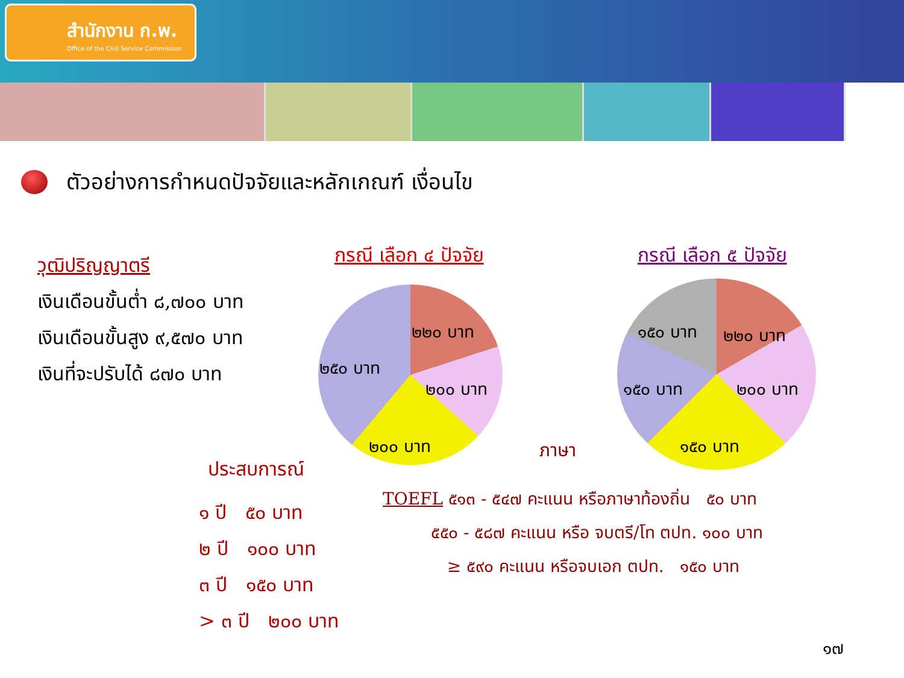สำนักงาน ก.พ.
Office of the Civil Service Commission
ตัวอย่างการกำหนดปัจจัยและหลักเกณฑ์ เงื่อนไข
วุฒิปริญญาตรี
เงินเดือนขั้นต่ำ ๘,๗๐๐ บาท
เงินเดือนขั้นสูง ๙,๕๗๐ บาท
เงินที่จะปรับได้ ๘๗๐ บาท
กรณี เลือก ๔ ปัจจัย กรณี เลือก ๕ ปัจจัย
๒๒๐ บาท
๒๕๐ บาท
๒๐๐ บาท
๒๐๐ บาท
๑๕๐ บาท ๒๒๐ บาท
๑๕๐ บาท ๒๐๐ บาท
๑๕๐ บาท
ประสบการณ์
ภาษา
๑ ปี ๕๐ บาท
๒ ปี ๑๐๐ บาท
๓ ปี ๑๕๐ บาท
> ๓ ปี ๒๐๐ บาท
TOEFL ๕๑๓ - ๕๔๗ คะแนน หรือภาษาท้องถิ่น ๕๐ บาท
๕๕๐ - ๕๘๗ คะแนน หรือ จบตรี/โท ตปท. ๑๐๐ บาท
≥ ๕๙๐ คะแนน หรือจบเอก ตปท. ๑๕๐ บาท
๑๗